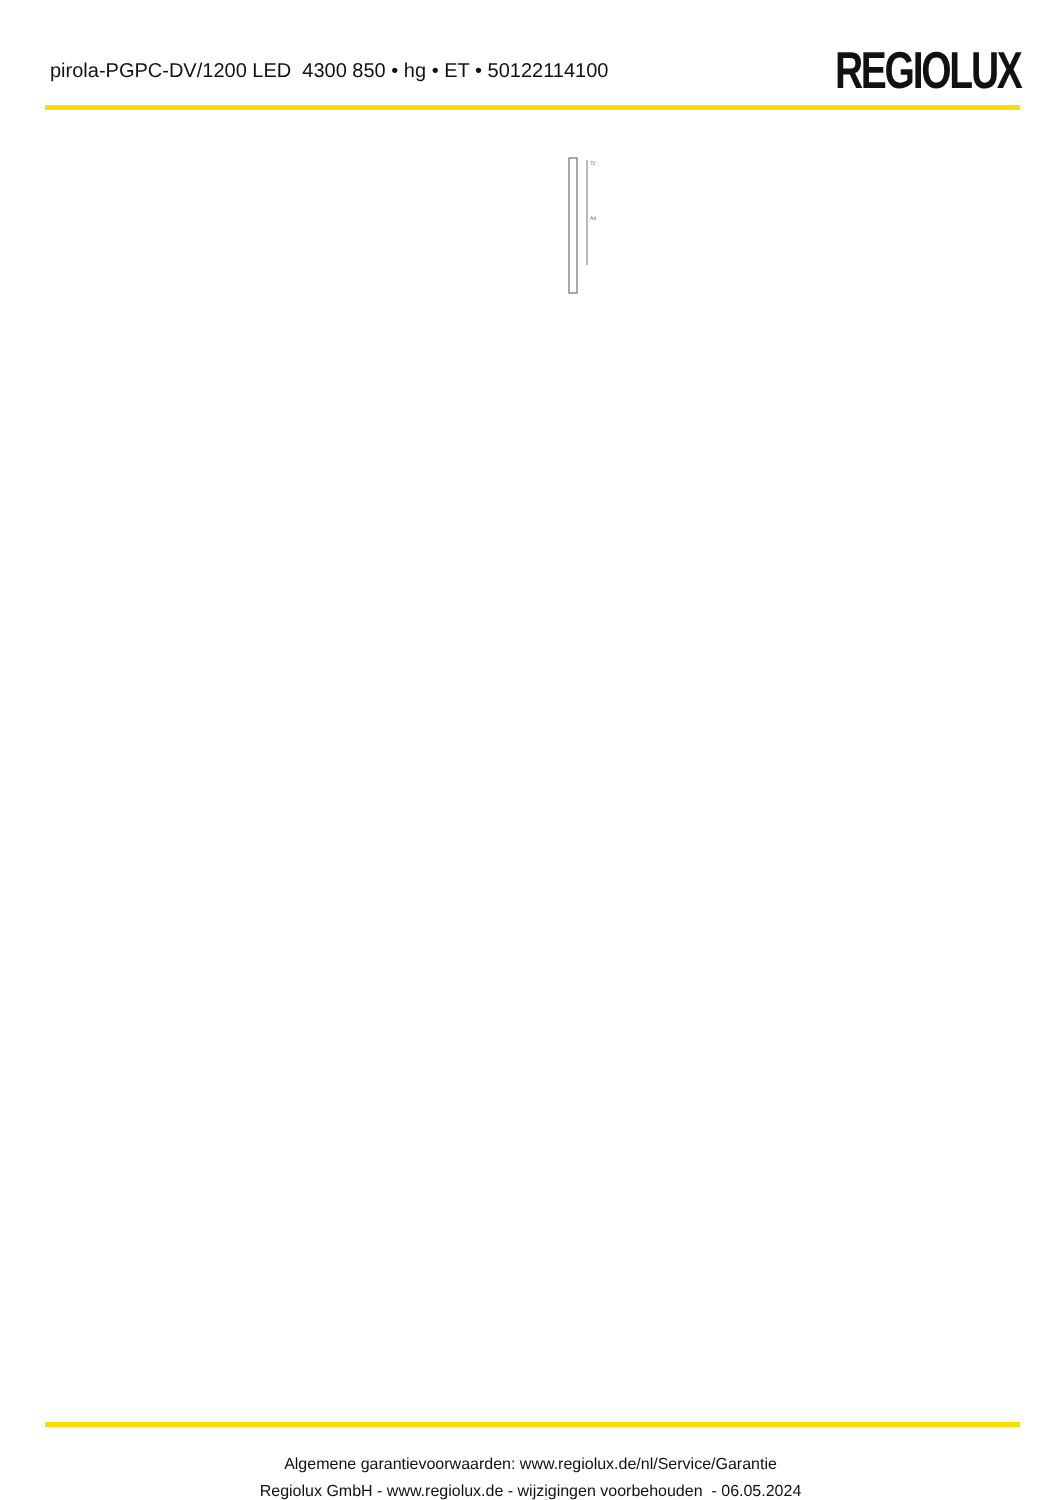pirola-PGPC-DV/1200 LED 4300 850 • hg • ET • 50122114100
REGIOLUX
A4
72
Algemene garantievoorwaarden: www.regiolux.de/nl/Service/Garantie
Regiolux GmbH - www.regiolux.de - wijzigingen voorbehouden - 06.05.2024